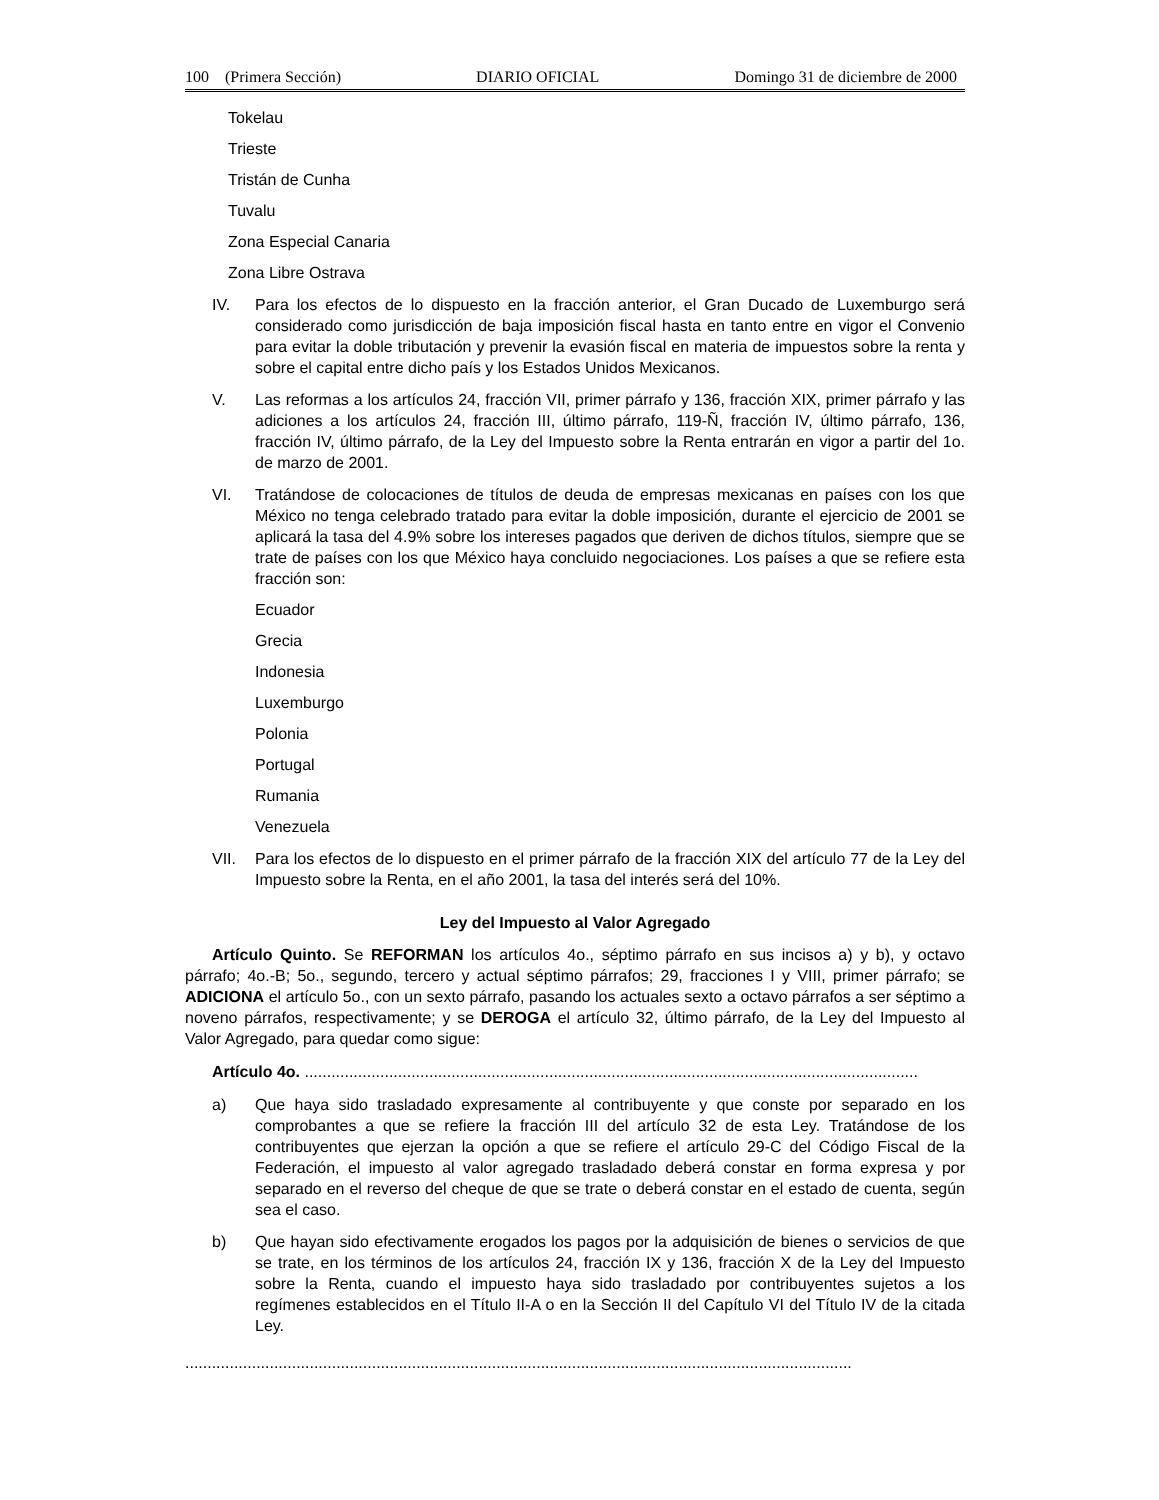100 (Primera Sección) DIARIO OFICIAL Domingo 31 de diciembre de 2000
Tokelau
Trieste
Tristán de Cunha
Tuvalu
Zona Especial Canaria
Zona Libre Ostrava
IV. Para los efectos de lo dispuesto en la fracción anterior, el Gran Ducado de Luxemburgo será considerado como jurisdicción de baja imposición fiscal hasta en tanto entre en vigor el Convenio para evitar la doble tributación y prevenir la evasión fiscal en materia de impuestos sobre la renta y sobre el capital entre dicho país y los Estados Unidos Mexicanos.
V. Las reformas a los artículos 24, fracción VII, primer párrafo y 136, fracción XIX, primer párrafo y las adiciones a los artículos 24, fracción III, último párrafo, 119-Ñ, fracción IV, último párrafo, 136, fracción IV, último párrafo, de la Ley del Impuesto sobre la Renta entrarán en vigor a partir del 1o. de marzo de 2001.
VI. Tratándose de colocaciones de títulos de deuda de empresas mexicanas en países con los que México no tenga celebrado tratado para evitar la doble imposición, durante el ejercicio de 2001 se aplicará la tasa del 4.9% sobre los intereses pagados que deriven de dichos títulos, siempre que se trate de países con los que México haya concluido negociaciones. Los países a que se refiere esta fracción son:
Ecuador
Grecia
Indonesia
Luxemburgo
Polonia
Portugal
Rumania
Venezuela
VII. Para los efectos de lo dispuesto en el primer párrafo de la fracción XIX del artículo 77 de la Ley del Impuesto sobre la Renta, en el año 2001, la tasa del interés será del 10%.
Ley del Impuesto al Valor Agregado
Artículo Quinto. Se REFORMAN los artículos 4o., séptimo párrafo en sus incisos a) y b), y octavo párrafo; 4o.-B; 5o., segundo, tercero y actual séptimo párrafos; 29, fracciones I y VIII, primer párrafo; se ADICIONA el artículo 5o., con un sexto párrafo, pasando los actuales sexto a octavo párrafos a ser séptimo a noveno párrafos, respectivamente; y se DEROGA el artículo 32, último párrafo, de la Ley del Impuesto al Valor Agregado, para quedar como sigue:
Artículo 4o. ..........................................................................................................................................
a) Que haya sido trasladado expresamente al contribuyente y que conste por separado en los comprobantes a que se refiere la fracción III del artículo 32 de esta Ley. Tratándose de los contribuyentes que ejerzan la opción a que se refiere el artículo 29-C del Código Fiscal de la Federación, el impuesto al valor agregado trasladado deberá constar en forma expresa y por separado en el reverso del cheque de que se trate o deberá constar en el estado de cuenta, según sea el caso.
b) Que hayan sido efectivamente erogados los pagos por la adquisición de bienes o servicios de que se trate, en los términos de los artículos 24, fracción IX y 136, fracción X de la Ley del Impuesto sobre la Renta, cuando el impuesto haya sido trasladado por contribuyentes sujetos a los regímenes establecidos en el Título II-A o en la Sección II del Capítulo VI del Título IV de la citada Ley.
......................................................................................................................................................